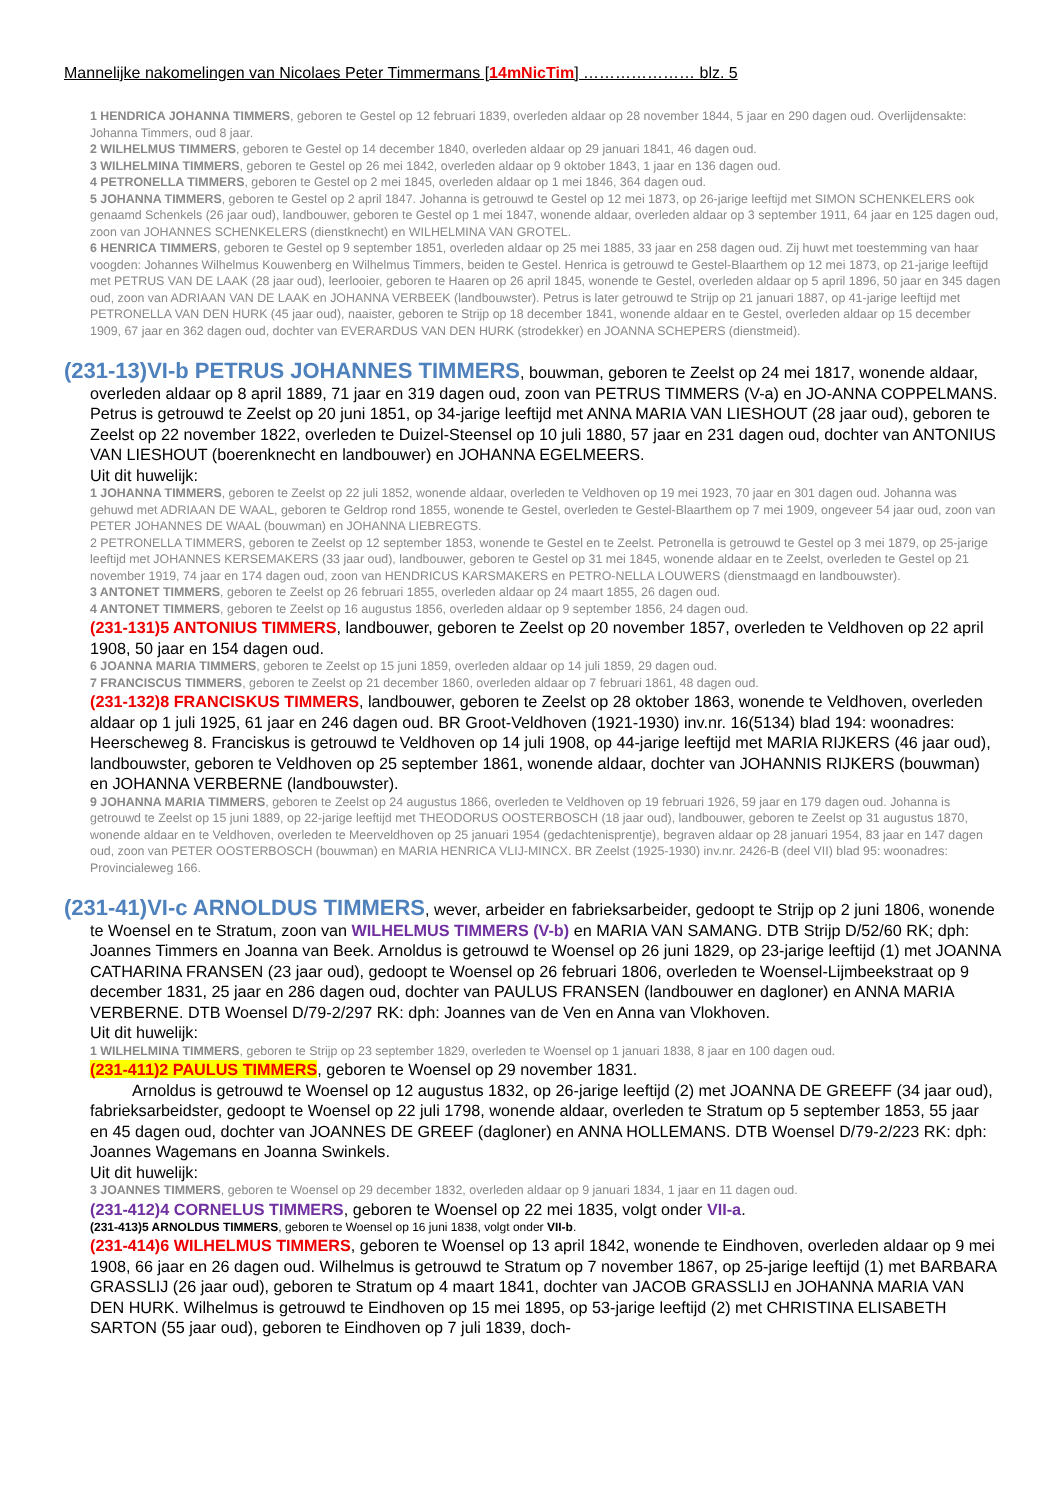Mannelijke nakomelingen van Nicolaes Peter Timmermans [14mNicTim] ………………… blz. 5
1 HENDRICA JOHANNA TIMMERS, geboren te Gestel op 12 februari 1839, overleden aldaar op 28 november 1844, 5 jaar en 290 dagen oud. Overlijdensakte: Johanna Timmers, oud 8 jaar.
2 WILHELMUS TIMMERS, geboren te Gestel op 14 december 1840, overleden aldaar op 29 januari 1841, 46 dagen oud.
3 WILHELMINA TIMMERS, geboren te Gestel op 26 mei 1842, overleden aldaar op 9 oktober 1843, 1 jaar en 136 dagen oud.
4 PETRONELLA TIMMERS, geboren te Gestel op 2 mei 1845, overleden aldaar op 1 mei 1846, 364 dagen oud.
5 JOHANNA TIMMERS, geboren te Gestel op 2 april 1847. Johanna is getrouwd te Gestel op 12 mei 1873, op 26-jarige leeftijd met SIMON SCHENKELERS ook genaamd Schenkels (26 jaar oud), landbouwer, geboren te Gestel op 1 mei 1847, wonende aldaar, overleden aldaar op 3 september 1911, 64 jaar en 125 dagen oud, zoon van JOHANNES SCHENKELERS (dienstknecht) en WILHELMINA VAN GROTEL.
6 HENRICA TIMMERS, geboren te Gestel op 9 september 1851, overleden aldaar op 25 mei 1885, 33 jaar en 258 dagen oud. Zij huwt met toestemming van haar voogden: Johannes Wilhelmus Kouwenberg en Wilhelmus Timmers, beiden te Gestel. Henrica is getrouwd te Gestel-Blaarthem op 12 mei 1873, op 21-jarige leeftijd met PETRUS VAN DE LAAK (28 jaar oud), leerlooier, geboren te Haaren op 26 april 1845, wonende te Gestel, overleden aldaar op 5 april 1896, 50 jaar en 345 dagen oud, zoon van ADRIAAN VAN DE LAAK en JOHANNA VERBEEK (landbouwster). Petrus is later getrouwd te Strijp op 21 januari 1887, op 41-jarige leeftijd met PETRONELLA VAN DEN HURK (45 jaar oud), naaister, geboren te Strijp op 18 december 1841, wonende aldaar en te Gestel, overleden aldaar op 15 december 1909, 67 jaar en 362 dagen oud, dochter van EVERARDUS VAN DEN HURK (strodekker) en JOANNA SCHEPERS (dienstmeid).
(231-13)VI-b PETRUS JOHANNES TIMMERS, bouwman, geboren te Zeelst op 24 mei 1817, wonende aldaar, overleden aldaar op 8 april 1889, 71 jaar en 319 dagen oud, zoon van PETRUS TIMMERS (V-a) en JO-ANNA COPPELMANS. Petrus is getrouwd te Zeelst op 20 juni 1851, op 34-jarige leeftijd met ANNA MARIA VAN LIESHOUT (28 jaar oud), geboren te Zeelst op 22 november 1822, overleden te Duizel-Steensel op 10 juli 1880, 57 jaar en 231 dagen oud, dochter van ANTONIUS VAN LIESHOUT (boerenknecht en landbouwer) en JOHANNA EGELMEERS.
Uit dit huwelijk:
1 JOHANNA TIMMERS, geboren te Zeelst op 22 juli 1852, wonende aldaar, overleden te Veldhoven op 19 mei 1923, 70 jaar en 301 dagen oud. Johanna was gehuwd met ADRIAAN DE WAAL, geboren te Geldrop rond 1855, wonende te Gestel, overleden te Gestel-Blaarthem op 7 mei 1909, ongeveer 54 jaar oud, zoon van PETER JOHANNES DE WAAL (bouwman) en JOHANNA LIEBREGTS.
2 PETRONELLA TIMMERS, geboren te Zeelst op 12 september 1853, wonende te Gestel en te Zeelst. Petronella is getrouwd te Gestel op 3 mei 1879, op 25-jarige leeftijd met JOHANNES KERSEMAKERS (33 jaar oud), landbouwer, geboren te Gestel op 31 mei 1845, wonende aldaar en te Zeelst, overleden te Gestel op 21 november 1919, 74 jaar en 174 dagen oud, zoon van HENDRICUS KARSMAKERS en PETRO-NELLA LOUWERS (dienstmaagd en landbouwster).
3 ANTONET TIMMERS, geboren te Zeelst op 26 februari 1855, overleden aldaar op 24 maart 1855, 26 dagen oud.
4 ANTONET TIMMERS, geboren te Zeelst op 16 augustus 1856, overleden aldaar op 9 september 1856, 24 dagen oud.
(231-131)5 ANTONIUS TIMMERS, landbouwer, geboren te Zeelst op 20 november 1857, overleden te Veldhoven op 22 april 1908, 50 jaar en 154 dagen oud.
6 JOANNA MARIA TIMMERS, geboren te Zeelst op 15 juni 1859, overleden aldaar op 14 juli 1859, 29 dagen oud.
7 FRANCISCUS TIMMERS, geboren te Zeelst op 21 december 1860, overleden aldaar op 7 februari 1861, 48 dagen oud.
(231-132)8 FRANCISKUS TIMMERS, landbouwer, geboren te Zeelst op 28 oktober 1863, wonende te Veldhoven, overleden aldaar op 1 juli 1925, 61 jaar en 246 dagen oud. BR Groot-Veldhoven (1921-1930) inv.nr. 16(5134) blad 194: woonadres: Heerscheweg 8. Franciskus is getrouwd te Veldhoven op 14 juli 1908, op 44-jarige leeftijd met MARIA RIJKERS (46 jaar oud), landbouwster, geboren te Veldhoven op 25 september 1861, wonende aldaar, dochter van JOHANNIS RIJKERS (bouwman) en JOHANNA VERBERNE (landbouwster).
9 JOHANNA MARIA TIMMERS, geboren te Zeelst op 24 augustus 1866, overleden te Veldhoven op 19 februari 1926, 59 jaar en 179 dagen oud. Johanna is getrouwd te Zeelst op 15 juni 1889, op 22-jarige leeftijd met THEODORUS OOSTERBOSCH (18 jaar oud), landbouwer, geboren te Zeelst op 31 augustus 1870, wonende aldaar en te Veldhoven, overleden te Meerveldhoven op 25 januari 1954 (gedachtenisprentje), begraven aldaar op 28 januari 1954, 83 jaar en 147 dagen oud, zoon van PETER OOSTERBOSCH (bouwman) en MARIA HENRICA VLIJ-MINCX. BR Zeelst (1925-1930) inv.nr. 2426-B (deel VII) blad 95: woonadres: Provincialeweg 166.
(231-41)VI-c ARNOLDUS TIMMERS, wever, arbeider en fabrieksarbeider, gedoopt te Strijp op 2 juni 1806, wonende te Woensel en te Stratum, zoon van WILHELMUS TIMMERS (V-b) en MARIA VAN SAMANG. DTB Strijp D/52/60 RK; dph: Joannes Timmers en Joanna van Beek. Arnoldus is getrouwd te Woensel op 26 juni 1829, op 23-jarige leeftijd (1) met JOANNA CATHARINA FRANSEN (23 jaar oud), gedoopt te Woensel op 26 februari 1806, overleden te Woensel-Lijmbeekstraat op 9 december 1831, 25 jaar en 286 dagen oud, dochter van PAULUS FRANSEN (landbouwer en dagloner) en ANNA MARIA VERBERNE. DTB Woensel D/79-2/297 RK: dph: Joannes van de Ven en Anna van Vlokhoven.
Uit dit huwelijk:
1 WILHELMINA TIMMERS, geboren te Strijp op 23 september 1829, overleden te Woensel op 1 januari 1838, 8 jaar en 100 dagen oud.
(231-411)2 PAULUS TIMMERS, geboren te Woensel op 29 november 1831.
Arnoldus is getrouwd te Woensel op 12 augustus 1832, op 26-jarige leeftijd (2) met JOANNA DE GREEFF (34 jaar oud), fabrieksarbeidster, gedoopt te Woensel op 22 juli 1798, wonende aldaar, overleden te Stratum op 5 september 1853, 55 jaar en 45 dagen oud, dochter van JOANNES DE GREEF (dagloner) en ANNA HOLLEMANS. DTB Woensel D/79-2/223 RK: dph: Joannes Wagemans en Joanna Swinkels.
Uit dit huwelijk:
3 JOANNES TIMMERS, geboren te Woensel op 29 december 1832, overleden aldaar op 9 januari 1834, 1 jaar en 11 dagen oud.
(231-412)4 CORNELUS TIMMERS, geboren te Woensel op 22 mei 1835, volgt onder VII-a.
(231-413)5 ARNOLDUS TIMMERS, geboren te Woensel op 16 juni 1838, volgt onder VII-b.
(231-414)6 WILHELMUS TIMMERS, geboren te Woensel op 13 april 1842, wonende te Eindhoven, overleden aldaar op 9 mei 1908, 66 jaar en 26 dagen oud. Wilhelmus is getrouwd te Stratum op 7 november 1867, op 25-jarige leeftijd (1) met BARBARA GRASSLIJ (26 jaar oud), geboren te Stratum op 4 maart 1841, dochter van JACOB GRASSLIJ en JOHANNA MARIA VAN DEN HURK. Wilhelmus is getrouwd te Eindhoven op 15 mei 1895, op 53-jarige leeftijd (2) met CHRISTINA ELISABETH SARTON (55 jaar oud), geboren te Eindhoven op 7 juli 1839, doch-